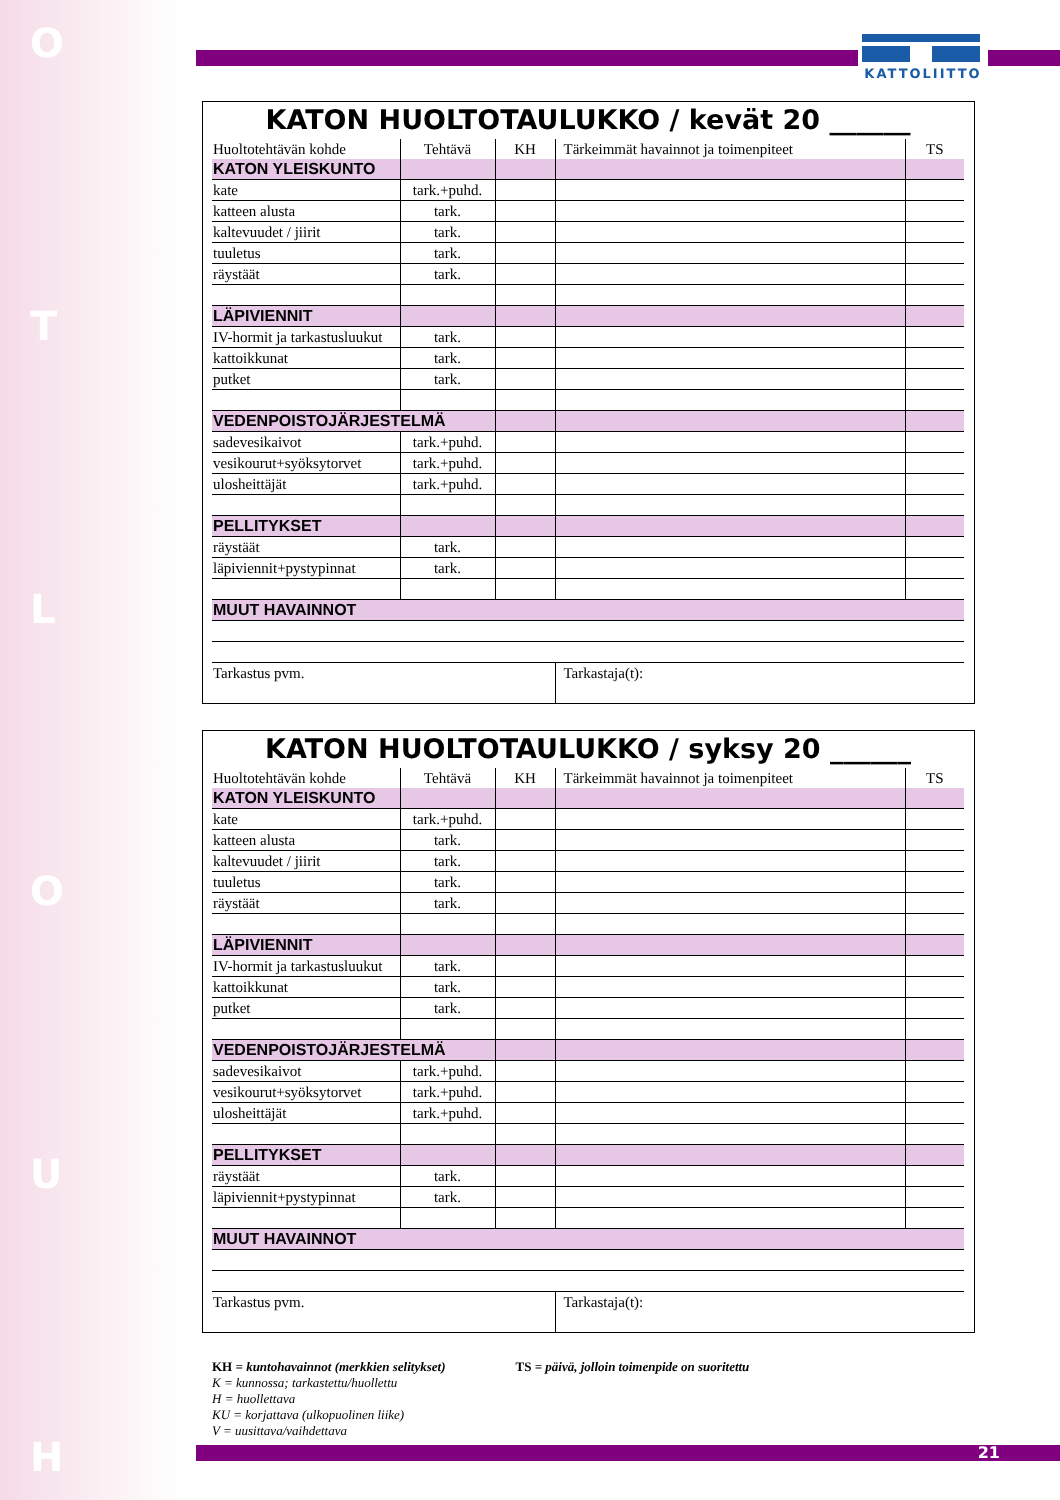HUOLTO
KATTOLIITTO
KATON HUOLTOTAULUKKO / kevät 20 ______
| Huoltotehtävän kohde | Tehtävä | KH | Tärkeimmät havainnot ja toimenpiteet | TS |
| --- | --- | --- | --- | --- |
| KATON YLEISKUNTO | | | | |
| kate | tark.+puhd. | | | |
| katteen alusta | tark. | | | |
| kaltevuudet / jiirit | tark. | | | |
| tuuletus | tark. | | | |
| räystäät | tark. | | | |
| LÄPIVIENNIT | | | | |
| IV-hormit ja tarkastusluukut | tark. | | | |
| kattoikkunat | tark. | | | |
| putket | tark. | | | |
| VEDENPOISTOJÄRJESTELMÄ | | | | |
| sadevesikaivot | tark.+puhd. | | | |
| vesikourut+syöksytorvet | tark.+puhd. | | | |
| ulosheittäjät | tark.+puhd. | | | |
| PELLITYKSET | | | | |
| räystäät | tark. | | | |
| läpiviennit+pystypinnat | tark. | | | |
| MUUT HAVAINNOT | | | | |
| Tarkastus pvm. | | | Tarkastaja(t): | |
KATON HUOLTOTAULUKKO / syksy 20 ______
| Huoltotehtävän kohde | Tehtävä | KH | Tärkeimmät havainnot ja toimenpiteet | TS |
| --- | --- | --- | --- | --- |
| KATON YLEISKUNTO | | | | |
| kate | tark.+puhd. | | | |
| katteen alusta | tark. | | | |
| kaltevuudet / jiirit | tark. | | | |
| tuuletus | tark. | | | |
| räystäät | tark. | | | |
| LÄPIVIENNIT | | | | |
| IV-hormit ja tarkastusluukut | tark. | | | |
| kattoikkunat | tark. | | | |
| putket | tark. | | | |
| VEDENPOISTOJÄRJESTELMÄ | | | | |
| sadevesikaivot | tark.+puhd. | | | |
| vesikourut+syöksytorvet | tark.+puhd. | | | |
| ulosheittäjät | tark.+puhd. | | | |
| PELLITYKSET | | | | |
| räystäät | tark. | | | |
| läpiviennit+pystypinnat | tark. | | | |
| MUUT HAVAINNOT | | | | |
| Tarkastus pvm. | | | Tarkastaja(t): | |
KH = kuntohavainnot (merkkien selitykset)
K = kunnossa; tarkastettu/huollettu
H = huollettava
KU = korjattava (ulkopuolinen liike)
V = uusittava/vaihdettava
TS = päivä, jolloin toimenpide on suoritettu
21